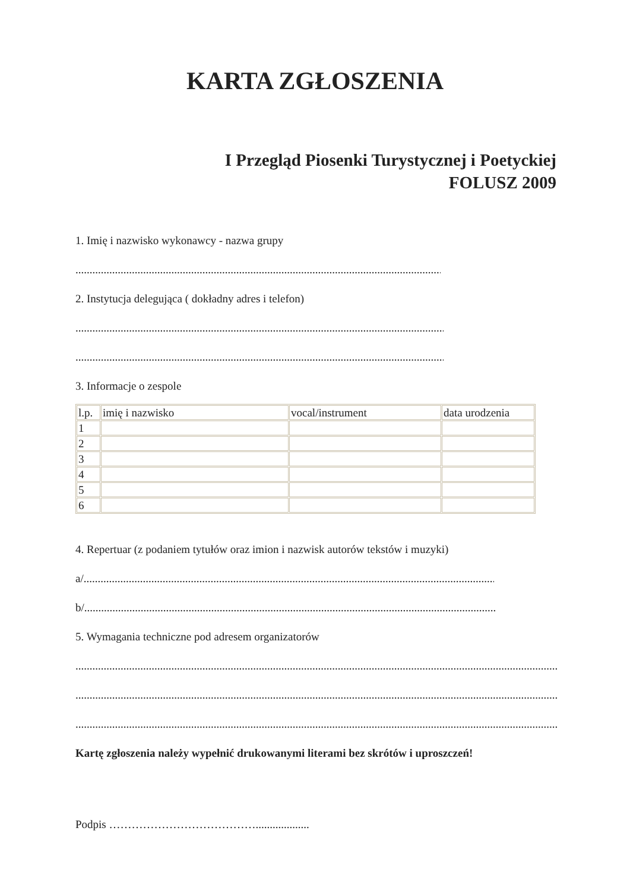KARTA ZGŁOSZENIA
I Przegląd Piosenki Turystycznej i Poetyckiej
FOLUSZ 2009
1. Imię i nazwisko wykonawcy - nazwa grupy
........................................................................................................................................
2. Instytucja delegująca ( dokładny adres i telefon)
........................................................................................................................................
........................................................................................................................................
3. Informacje o zespole
| l.p. | imię i nazwisko | vocal/instrument | data urodzenia |
| 1 | | | |
| 2 | | | |
| 3 | | | |
| 4 | | | |
| 5 | | | |
| 6 | | | |
4. Repertuar (z podaniem tytułów oraz imion i nazwisk autorów tekstów i muzyki)
a/........................................................................................................................................................
b/........................................................................................................................................................
5. Wymagania techniczne pod adresem organizatorów
............................................................................................................................................................................................
............................................................................................................................................................................................
............................................................................................................................................................................................
Kartę zgłoszenia należy wypełnić drukowanymi literami bez skrótów i uproszczeń!
Podpis …………………………………...................